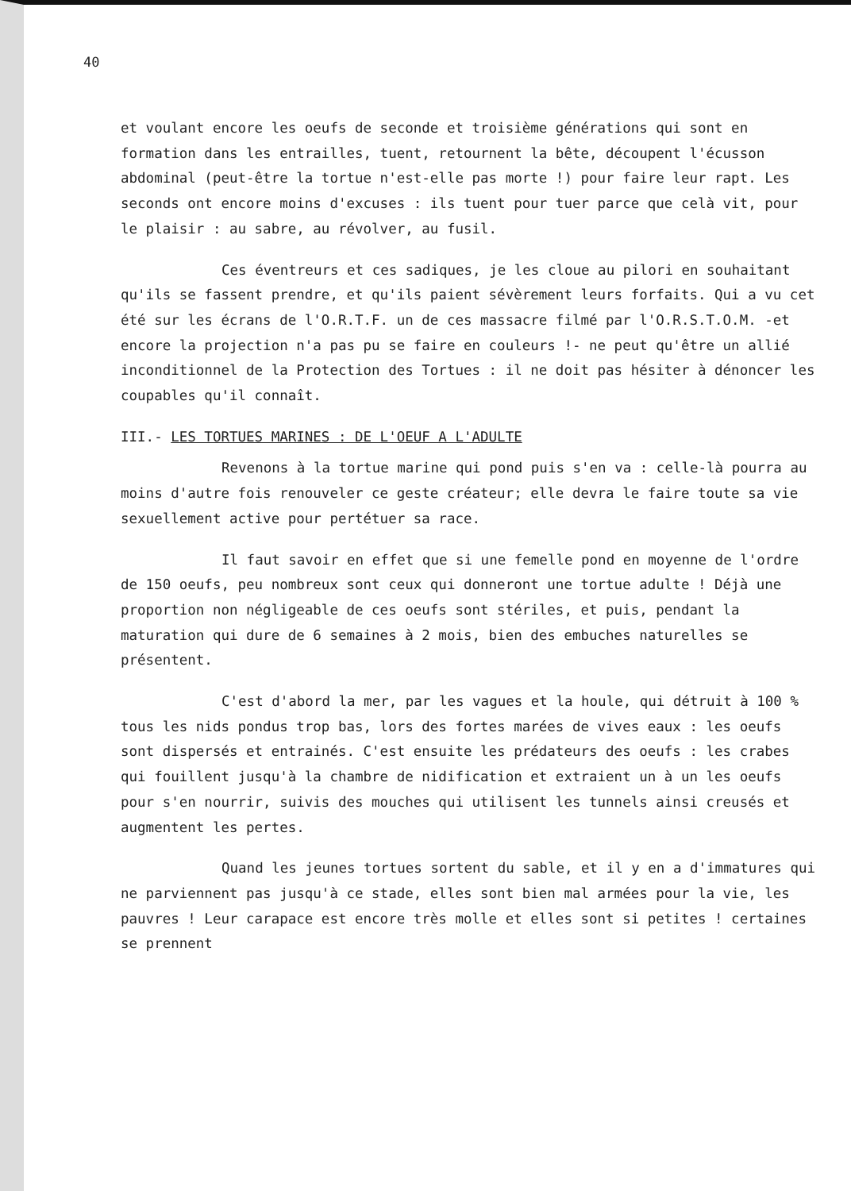40
et voulant encore les oeufs de seconde et troisième générations qui sont en formation dans les entrailles, tuent, retournent la bête, découpent l'écusson abdominal (peut-être la tortue n'est-elle pas morte !) pour faire leur rapt. Les seconds ont encore moins d'excuses : ils tuent pour tuer parce que celà vit, pour le plaisir : au sabre, au révolver, au fusil.
Ces éventreurs et ces sadiques, je les cloue au pilori en souhaitant qu'ils se fassent prendre, et qu'ils paient sévèrement leurs forfaits. Qui a vu cet été sur les écrans de l'O.R.T.F. un de ces massacre filmé par l'O.R.S.T.O.M. -et encore la projection n'a pas pu se faire en couleurs !- ne peut qu'être un allié inconditionnel de la Protection des Tortues : il ne doit pas hésiter à dénoncer les coupables qu'il connaît.
III.- LES TORTUES MARINES : DE L'OEUF A L'ADULTE
Revenons à la tortue marine qui pond puis s'en va : celle-là pourra au moins d'autre fois renouveler ce geste créateur; elle devra le faire toute sa vie sexuellement active pour pertétuer sa race.
Il faut savoir en effet que si une femelle pond en moyenne de l'ordre de 150 oeufs, peu nombreux sont ceux qui donneront une tortue adulte ! Déjà une proportion non négligeable de ces oeufs sont stériles, et puis, pendant la maturation qui dure de 6 semaines à 2 mois, bien des embuches naturelles se présentent.
C'est d'abord la mer, par les vagues et la houle, qui détruit à 100 % tous les nids pondus trop bas, lors des fortes marées de vives eaux : les oeufs sont dispersés et entrainés. C'est ensuite les prédateurs des oeufs : les crabes qui fouillent jusqu'à la chambre de nidification et extraient un à un les oeufs pour s'en nourrir, suivis des mouches qui utilisent les tunnels ainsi creusés et augmentent les pertes.
Quand les jeunes tortues sortent du sable, et il y en a d'immatures qui ne parviennent pas jusqu'à ce stade, elles sont bien mal armées pour la vie, les pauvres ! Leur carapace est encore très molle et elles sont si petites ! certaines se prennent